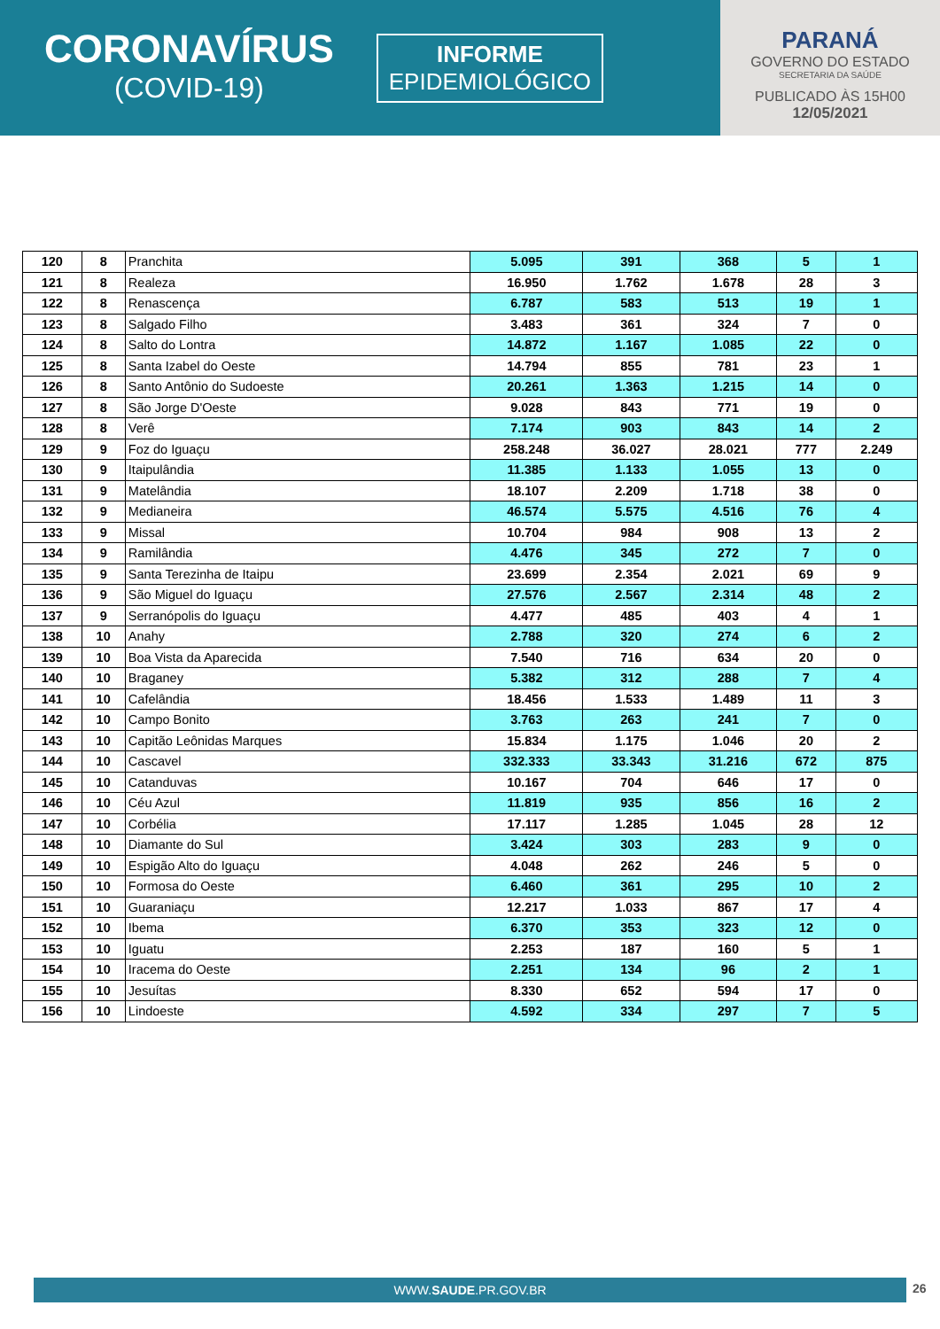CORONAVÍRUS
(COVID-19)
INFORME
EPIDEMIOLÓGICO
PARANÁ
GOVERNO DO ESTADO
SECRETARIA DA SAÚDE
PUBLICADO ÀS 15H00
12/05/2021
| 120 | 8 | Pranchita | 5.095 | 391 | 368 | 5 | 1 |
| 121 | 8 | Realeza | 16.950 | 1.762 | 1.678 | 28 | 3 |
| 122 | 8 | Renascença | 6.787 | 583 | 513 | 19 | 1 |
| 123 | 8 | Salgado Filho | 3.483 | 361 | 324 | 7 | 0 |
| 124 | 8 | Salto do Lontra | 14.872 | 1.167 | 1.085 | 22 | 0 |
| 125 | 8 | Santa Izabel do Oeste | 14.794 | 855 | 781 | 23 | 1 |
| 126 | 8 | Santo Antônio do Sudoeste | 20.261 | 1.363 | 1.215 | 14 | 0 |
| 127 | 8 | São Jorge D'Oeste | 9.028 | 843 | 771 | 19 | 0 |
| 128 | 8 | Verê | 7.174 | 903 | 843 | 14 | 2 |
| 129 | 9 | Foz do Iguaçu | 258.248 | 36.027 | 28.021 | 777 | 2.249 |
| 130 | 9 | Itaipulândia | 11.385 | 1.133 | 1.055 | 13 | 0 |
| 131 | 9 | Matelândia | 18.107 | 2.209 | 1.718 | 38 | 0 |
| 132 | 9 | Medianeira | 46.574 | 5.575 | 4.516 | 76 | 4 |
| 133 | 9 | Missal | 10.704 | 984 | 908 | 13 | 2 |
| 134 | 9 | Ramilândia | 4.476 | 345 | 272 | 7 | 0 |
| 135 | 9 | Santa Terezinha de Itaipu | 23.699 | 2.354 | 2.021 | 69 | 9 |
| 136 | 9 | São Miguel do Iguaçu | 27.576 | 2.567 | 2.314 | 48 | 2 |
| 137 | 9 | Serranópolis do Iguaçu | 4.477 | 485 | 403 | 4 | 1 |
| 138 | 10 | Anahy | 2.788 | 320 | 274 | 6 | 2 |
| 139 | 10 | Boa Vista da Aparecida | 7.540 | 716 | 634 | 20 | 0 |
| 140 | 10 | Braganey | 5.382 | 312 | 288 | 7 | 4 |
| 141 | 10 | Cafelândia | 18.456 | 1.533 | 1.489 | 11 | 3 |
| 142 | 10 | Campo Bonito | 3.763 | 263 | 241 | 7 | 0 |
| 143 | 10 | Capitão Leônidas Marques | 15.834 | 1.175 | 1.046 | 20 | 2 |
| 144 | 10 | Cascavel | 332.333 | 33.343 | 31.216 | 672 | 875 |
| 145 | 10 | Catanduvas | 10.167 | 704 | 646 | 17 | 0 |
| 146 | 10 | Céu Azul | 11.819 | 935 | 856 | 16 | 2 |
| 147 | 10 | Corbélia | 17.117 | 1.285 | 1.045 | 28 | 12 |
| 148 | 10 | Diamante do Sul | 3.424 | 303 | 283 | 9 | 0 |
| 149 | 10 | Espigão Alto do Iguaçu | 4.048 | 262 | 246 | 5 | 0 |
| 150 | 10 | Formosa do Oeste | 6.460 | 361 | 295 | 10 | 2 |
| 151 | 10 | Guaraniaçu | 12.217 | 1.033 | 867 | 17 | 4 |
| 152 | 10 | Ibema | 6.370 | 353 | 323 | 12 | 0 |
| 153 | 10 | Iguatu | 2.253 | 187 | 160 | 5 | 1 |
| 154 | 10 | Iracema do Oeste | 2.251 | 134 | 96 | 2 | 1 |
| 155 | 10 | Jesuítas | 8.330 | 652 | 594 | 17 | 0 |
| 156 | 10 | Lindoeste | 4.592 | 334 | 297 | 7 | 5 |
WWW.SAUDE.PR.GOV.BR 26